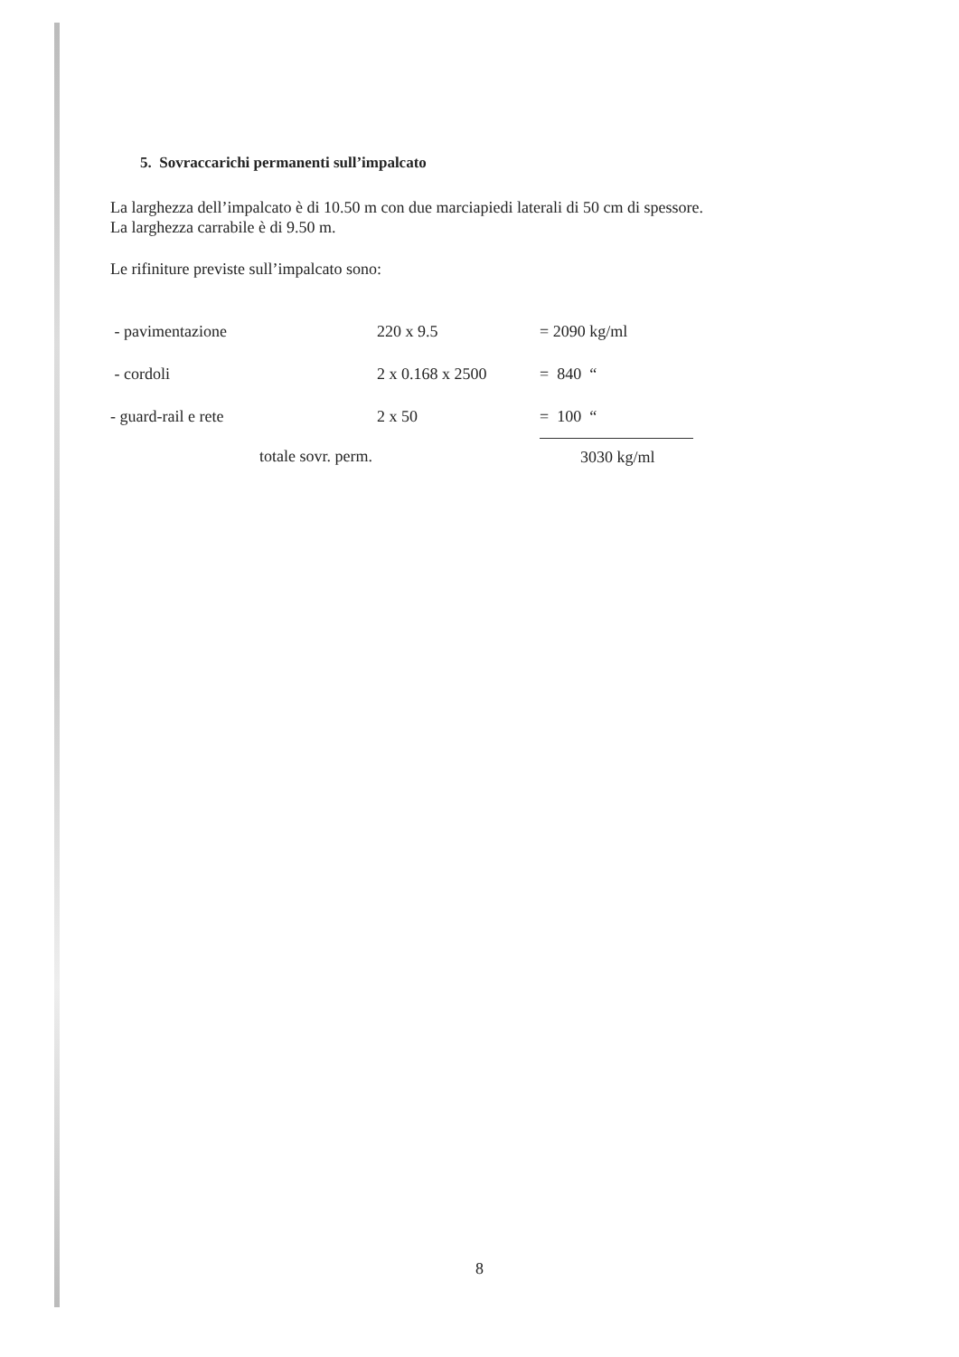5. Sovraccarichi permanenti sull’impalcato
La larghezza dell’impalcato è di 10.50 m con due marciapiedi laterali di 50 cm di spessore.
La larghezza carrabile è di 9.50 m.
Le rifiniture previste sull’impalcato sono:
| - pavimentazione | 220 x 9.5 | = 2090 kg/ml |
| - cordoli | 2 x 0.168 x 2500 | = 840 “ |
| - guard-rail e rete | 2 x 50 | = 100 “ |
| totale sovr. perm. | | 3030 kg/ml |
8